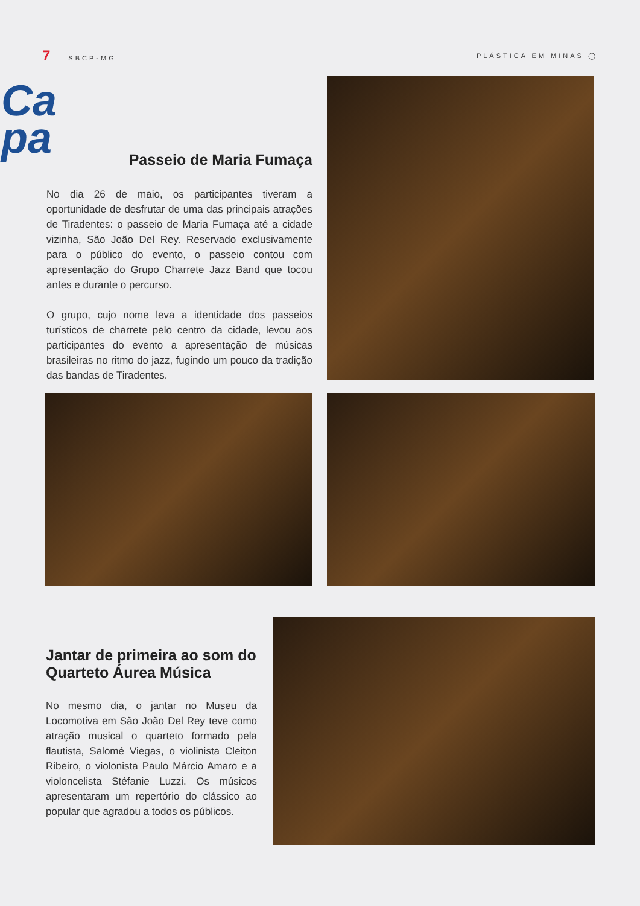7 SBCP-MG PLÁSTICA EM MINAS ◯
Ca
pa
Passeio de Maria Fumaça
No dia 26 de maio, os participantes tiveram a oportunidade de desfrutar de uma das principais atrações de Tiradentes: o passeio de Maria Fumaça até a cidade vizinha, São João Del Rey. Reservado exclusivamente para o público do evento, o passeio contou com apresentação do Grupo Charrete Jazz Band que tocou antes e durante o percurso.
O grupo, cujo nome leva a identidade dos passeios turísticos de charrete pelo centro da cidade, levou aos participantes do evento a apresentação de músicas brasileiras no ritmo do jazz, fugindo um pouco da tradição das bandas de Tiradentes.
Jantar de primeira ao som do Quarteto Áurea Música
No mesmo dia, o jantar no Museu da Locomotiva em São João Del Rey teve como atração musical o quarteto formado pela flautista, Salomé Viegas, o violinista Cleiton Ribeiro, o violonista Paulo Márcio Amaro e a violoncelista Stéfanie Luzzi. Os músicos apresentaram um repertório do clássico ao popular que agradou a todos os públicos.